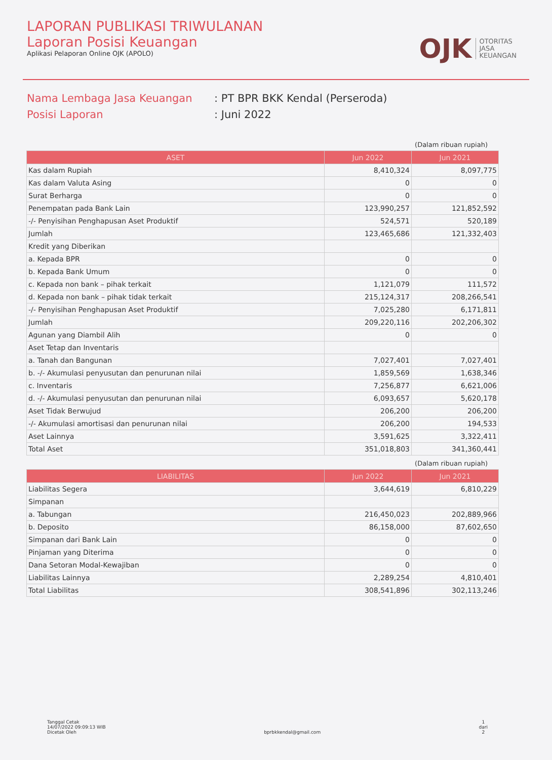LAPORAN PUBLIKASI TRIWULANAN
Laporan Posisi Keuangan
Aplikasi Pelaporan Online OJK (APOLO)
OJK OTORITAS
JASA
KEUANGAN
Nama Lembaga Jasa Keuangan: PT BPR BKK Kendal (Perseroda)
Posisi Laporan: Juni 2022
(Dalam ribuan rupiah)
| ASET | Jun 2022 | Jun 2021 |
| --- | --- | --- |
| Kas dalam Rupiah | 8,410,324 | 8,097,775 |
| Kas dalam Valuta Asing | 0 | 0 |
| Surat Berharga | 0 | 0 |
| Penempatan pada Bank Lain | 123,990,257 | 121,852,592 |
| -/- Penyisihan Penghapusan Aset Produktif | 524,571 | 520,189 |
| Jumlah | 123,465,686 | 121,332,403 |
| Kredit yang Diberikan | | |
| a. Kepada BPR | 0 | 0 |
| b. Kepada Bank Umum | 0 | 0 |
| c. Kepada non bank – pihak terkait | 1,121,079 | 111,572 |
| d. Kepada non bank – pihak tidak terkait | 215,124,317 | 208,266,541 |
| -/- Penyisihan Penghapusan Aset Produktif | 7,025,280 | 6,171,811 |
| Jumlah | 209,220,116 | 202,206,302 |
| Agunan yang Diambil Alih | 0 | 0 |
| Aset Tetap dan Inventaris | | |
| a. Tanah dan Bangunan | 7,027,401 | 7,027,401 |
| b. -/- Akumulasi penyusutan dan penurunan nilai | 1,859,569 | 1,638,346 |
| c. Inventaris | 7,256,877 | 6,621,006 |
| d. -/- Akumulasi penyusutan dan penurunan nilai | 6,093,657 | 5,620,178 |
| Aset Tidak Berwujud | 206,200 | 206,200 |
| -/- Akumulasi amortisasi dan penurunan nilai | 206,200 | 194,533 |
| Aset Lainnya | 3,591,625 | 3,322,411 |
| Total Aset | 351,018,803 | 341,360,441 |
(Dalam ribuan rupiah)
| LIABILITAS | Jun 2022 | Jun 2021 |
| --- | --- | --- |
| Liabilitas Segera | 3,644,619 | 6,810,229 |
| Simpanan | | |
| a. Tabungan | 216,450,023 | 202,889,966 |
| b. Deposito | 86,158,000 | 87,602,650 |
| Simpanan dari Bank Lain | 0 | 0 |
| Pinjaman yang Diterima | 0 | 0 |
| Dana Setoran Modal-Kewajiban | 0 | 0 |
| Liabilitas Lainnya | 2,289,254 | 4,810,401 |
| Total Liabilitas | 308,541,896 | 302,113,246 |
Tanggal Cetak
14/07/2022 09:09:13 WIB
Dicetak Oleh
bprbkkendal@gmail.com 1
dari
2